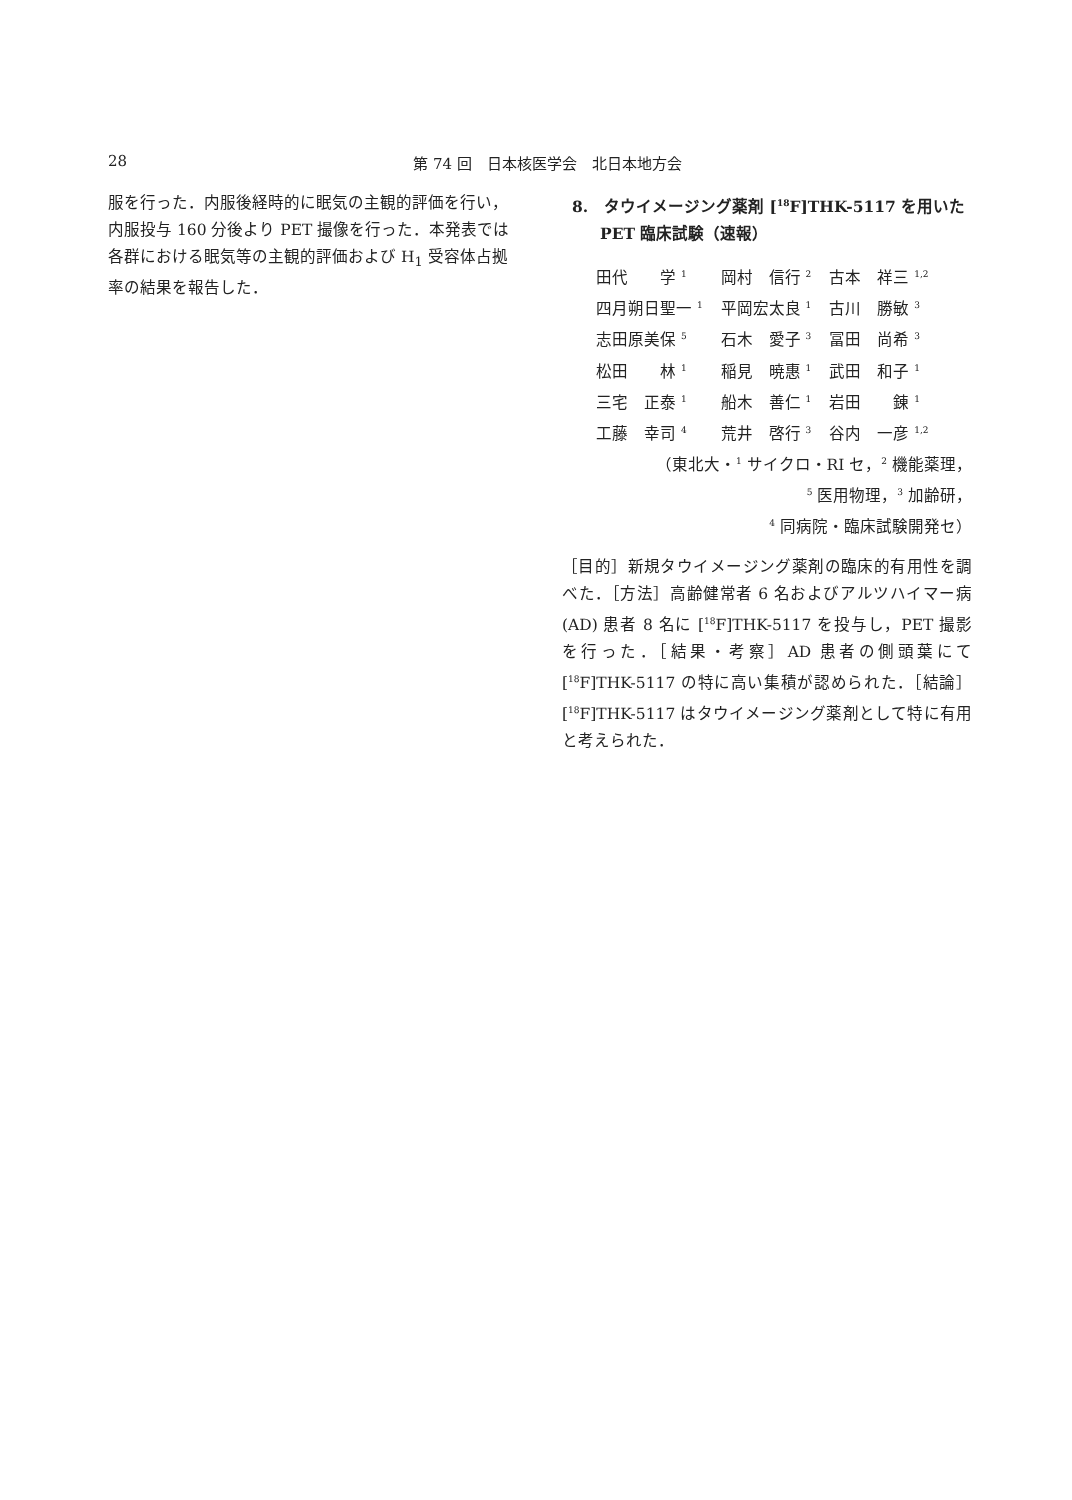28
第 74 回　日本核医学会　北日本地方会
服を行った．内服後経時的に眠気の主観的評価を行い，内服投与 160 分後より PET 撮像を行った．本発表では各群における眠気等の主観的評価および H<sub>1</sub> 受容体占拠率の結果を報告した．
8.　タウイメージング薬剤 [<sup>18</sup>F]THK-5117 を用いた
PET 臨床試験（速報）
| 田代 学 <sup>1</sup> | 岡村 信行 <sup>2</sup> | 古本 祥三 <sup>1,2</sup> |
| 四月朔日聖一 <sup>1</sup> | 平岡宏太良 <sup>1</sup> | 古川 勝敏 <sup>3</sup> |
| 志田原美保 <sup>5</sup> | 石木 愛子 <sup>3</sup> | 冨田 尚希 <sup>3</sup> |
| 松田 林 <sup>1</sup> | 稲見 暁惠 <sup>1</sup> | 武田 和子 <sup>1</sup> |
| 三宅 正泰 <sup>1</sup> | 船木 善仁 <sup>1</sup> | 岩田 錬 <sup>1</sup> |
| 工藤 幸司 <sup>4</sup> | 荒井 啓行 <sup>3</sup> | 谷内 一彦 <sup>1,2</sup> |
（東北大・<sup>1</sup> サイクロ・RI セ，<sup>2</sup> 機能薬理，
<sup>5</sup> 医用物理，<sup>3</sup> 加齢研，
<sup>4</sup> 同病院・臨床試験開発セ）
［目的］新規タウイメージング薬剤の臨床的有用性を調べた．［方法］高齢健常者 6 名およびアルツハイマー病 (AD) 患者 8 名に [<sup>18</sup>F]THK-5117 を投与し，PET 撮影を行った．［結果・考察］AD 患者の側頭葉にて [<sup>18</sup>F]THK-5117 の特に高い集積が認められた．［結論］[<sup>18</sup>F]THK-5117 はタウイメージング薬剤として特に有用と考えられた．